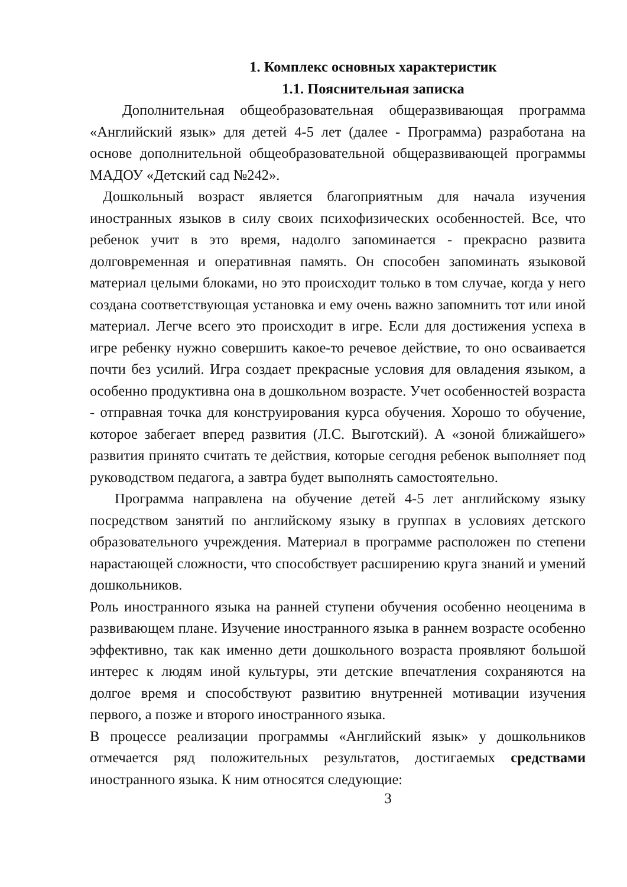1. Комплекс основных характеристик
1.1. Пояснительная записка
Дополнительная общеобразовательная общеразвивающая программа «Английский язык» для детей 4-5 лет (далее - Программа) разработана на основе дополнительной общеобразовательной общеразвивающей программы МАДОУ «Детский сад №242».
Дошкольный возраст является благоприятным для начала изучения иностранных языков в силу своих психофизических особенностей. Все, что ребенок учит в это время, надолго запоминается - прекрасно развита долговременная и оперативная память. Он способен запоминать языковой материал целыми блоками, но это происходит только в том случае, когда у него создана соответствующая установка и ему очень важно запомнить тот или иной материал. Легче всего это происходит в игре. Если для достижения успеха в игре ребенку нужно совершить какое-то речевое действие, то оно осваивается почти без усилий. Игра создает прекрасные условия для овладения языком, а особенно продуктивна она в дошкольном возрасте. Учет особенностей возраста - отправная точка для конструирования курса обучения. Хорошо то обучение, которое забегает вперед развития (Л.С. Выготский). А «зоной ближайшего» развития принято считать те действия, которые сегодня ребенок выполняет под руководством педагога, а завтра будет выполнять самостоятельно.
Программа направлена на обучение детей 4-5 лет английскому языку посредством занятий по английскому языку в группах в условиях детского образовательного учреждения. Материал в программе расположен по степени нарастающей сложности, что способствует расширению круга знаний и умений дошкольников.
Роль иностранного языка на ранней ступени обучения особенно неоценима в развивающем плане. Изучение иностранного языка в раннем возрасте особенно эффективно, так как именно дети дошкольного возраста проявляют большой интерес к людям иной культуры, эти детские впечатления сохраняются на долгое время и способствуют развитию внутренней мотивации изучения первого, а позже и второго иностранного языка.
В процессе реализации программы «Английский язык» у дошкольников отмечается ряд положительных результатов, достигаемых средствами иностранного языка. К ним относятся следующие:
3